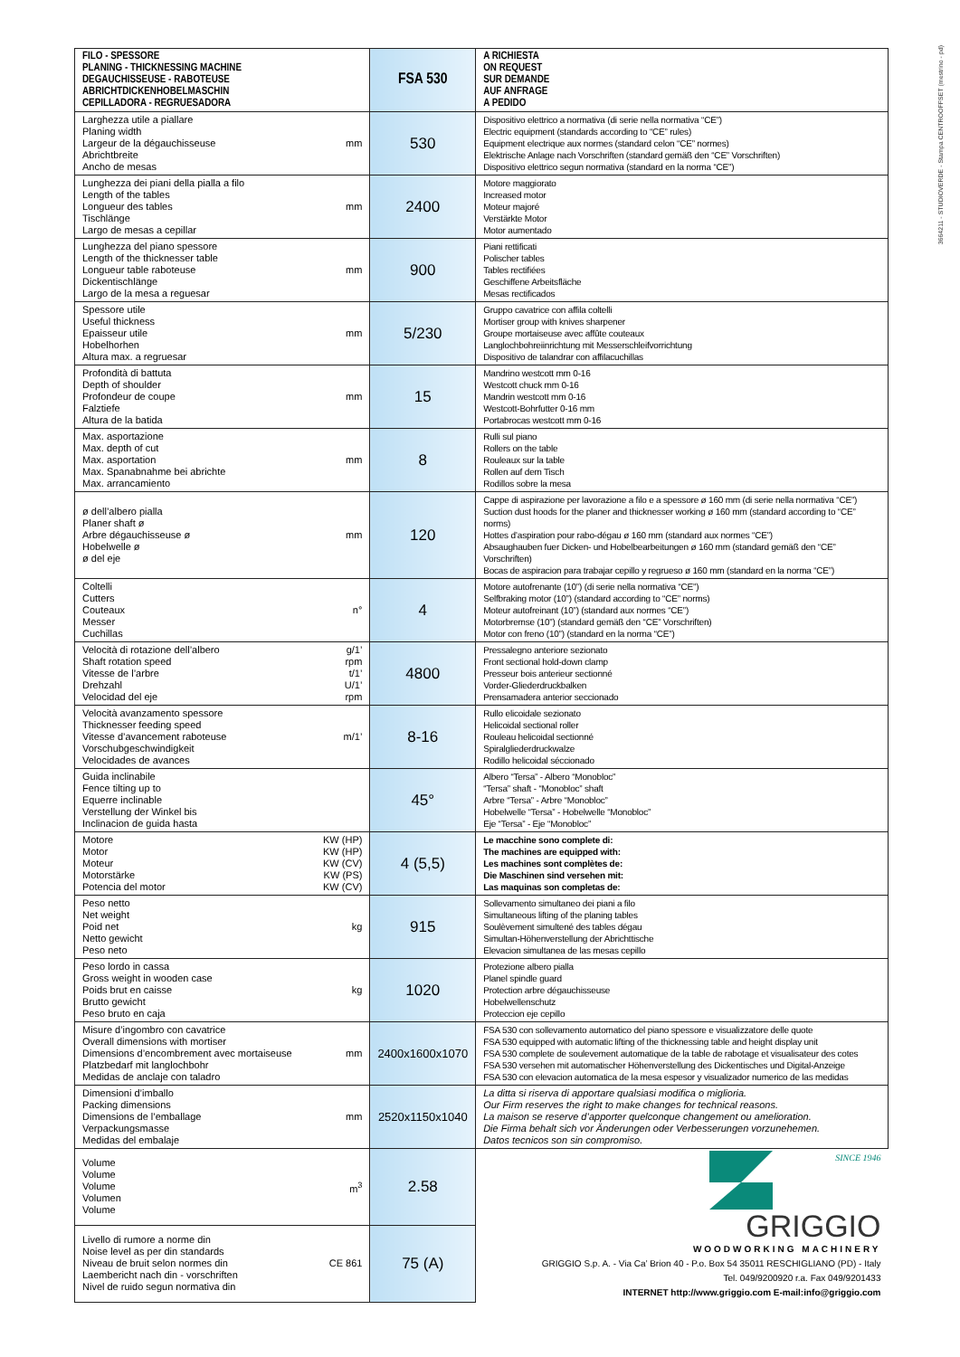3664211 - STUDIOVERDE - Stampa CENTROOFFSET (mestrino - pd)
| FILO - SPESSORE PLANING - THICKNESSING MACHINE DEGAUCHISSEUSE - RABOTEUSE ABRICHTDICKENHOBELMASCHIN CEPILLADORA - REGRUESADORA | | FSA 530 | A RICHIESTA ON REQUEST SUR DEMANDE AUF ANFRAGE A PEDIDO |
| --- | --- | --- | --- |
| Larghezza utile a piallare Planing width Largeur de la dégauchisseuse Abrichtbreite Ancho de mesas | mm | 530 | Dispositivo elettrico a normativa (di serie nella normativa “CE”) Electric equipment (standards according to “CE” rules) Equipment electrique aux normes (standard celon “CE” normes) Elektrische Anlage nach Vorschriften (standard gemäß den “CE” Vorschriften) Dispositivo elettrico segun normativa (standard en la norma “CE”) |
| Lunghezza dei piani della pialla a filo Length of the tables Longueur des tables Tischlänge Largo de mesas a cepillar | mm | 2400 | Motore maggiorato Increased motor Moteur majoré Verstärkte Motor Motor aumentado |
| Lunghezza del piano spessore Length of the thicknesser table Longueur table raboteuse Dickentischlänge Largo de la mesa a reguesar | mm | 900 | Piani rettificati Polischer tables Tables rectifiées Geschiffene Arbeitsfläche Mesas rectificados |
| Spessore utile Useful thickness Epaisseur utile Hobelhorhen Altura max. a regruesar | mm | 5/230 | Gruppo cavatrice con affila coltelli Mortiser group with knives sharpener Groupe mortaiseuse avec affûte couteaux Langlochbohreiinrichtung mit Messerschleifvorrichtung Dispositivo de talandrar con affilacuchillas |
| Profondità di battuta Depth of shoulder Profondeur de coupe Falztiefe Altura de la batida | mm | 15 | Mandrino westcott mm 0-16 Westcott chuck mm 0-16 Mandrin westcott mm 0-16 Westcott-Bohrfutter 0-16 mm Portabrocas westcott mm 0-16 |
| Max. asportazione Max. depth of cut Max. asportation Max. Spanabnahme bei abrichte Max. arrancamiento | mm | 8 | Rulli sul piano Rollers on the table Rouleaux sur la table Rollen auf dem Tisch Rodillos sobre la mesa |
| ø dell’albero pialla Planer shaft ø Arbre dégauchisseuse ø Hobelwelle ø ø del eje | mm | 120 | Cappe di aspirazione per lavorazione a filo e a spessore ø 160 mm (di serie nella normativa “CE”) Suction dust hoods for the planer and thicknesser working ø 160 mm (standard according to “CE” norms) Hottes d’aspiration pour rabo-dégau ø 160 mm (standard aux normes “CE”) Absaughauben fuer Dicken- und Hobelbearbeitungen ø 160 mm (standard gemäß den “CE” Vorschriften) Bocas de aspiracion para trabajar cepillo y regrueso ø 160 mm (standard en la norma “CE”) |
| Coltelli Cutters Couteaux Messer Cuchillas | n° | 4 | Motore autofrenante (10”) (di serie nella normativa “CE”) Selfbraking motor (10”) (standard according to “CE” norms) Moteur autofreinant (10”) (standard aux normes “CE”) Motorbremse (10”) (standard gemäß den “CE” Vorschriften) Motor con freno (10”) (standard en la norma “CE”) |
| Velocità di rotazione dell’albero Shaft rotation speed Vitesse de l’arbre Drehzahl Velocidad del eje | g/1’ rpm t/1’ U/1’ rpm | 4800 | Pressalegno anteriore sezionato Front sectional hold-down clamp Presseur bois anterieur sectionné Vorder-Gliederdruckbalken Prensamadera anterior seccionado |
| Velocità avanzamento spessore Thicknesser feeding speed Vitesse d’avancement raboteuse Vorschubgeschwindigkeit Velocidades de avances | m/1’ | 8-16 | Rullo elicoidale sezionato Helicoidal sectional roller Rouleau helicoidal sectionné Spiralgliederdruckwalze Rodillo helicoidal séccionado |
| Guida inclinabile Fence tilting up to Equerre inclinable Verstellung der Winkel bis Inclinacion de guida hasta | | 45° | Albero “Tersa” - Albero “Monobloc” “Tersa” shaft - “Monobloc” shaft Arbre “Tersa” - Arbre “Monobloc” Hobelwelle “Tersa” - Hobelwelle “Monobloc” Eje “Tersa” - Eje “Monobloc” |
| Motore Motor Moteur Motorstärke Potencia del motor | KW (HP) KW (HP) KW (CV) KW (PS) KW (CV) | 4 (5,5) | Le macchine sono complete di: The machines are equipped with: Les machines sont complètes de: Die Maschinen sind versehen mit: Las maquinas son completas de: |
| Peso netto Net weight Poid net Netto gewicht Peso neto | kg | 915 | Sollevamento simultaneo dei piani a filo Simultaneous lifting of the planing tables Soulèvement simultené des tables dégau Simultan-Höhenverstellung der Abrichttische Elevacion simultanea de las mesas cepillo |
| Peso lordo in cassa Gross weight in wooden case Poids brut en caisse Brutto gewicht Peso bruto en caja | kg | 1020 | Protezione albero pialla Planel spindle guard Protection arbre dégauchisseuse Hobelwellenschutz Proteccion eje cepillo |
| Misure d’ingombro con cavatrice Overall dimensions with mortiser Dimensions d’encombrement avec mortaiseuse Platzbedarf mit langlochbohr Medidas de anclaje con taladro | mm | 2400x1600x1070 | FSA 530 con sollevamento automatico del piano spessore e visualizzatore delle quote FSA 530 equipped with automatic lifting of the thicknessing table and height display unit FSA 530 complete de soulevement automatique de la table de rabotage et visualisateur des cotes FSA 530 versehen mit automatischer Höhenverstellung des Dickentisches und Digital-Anzeige FSA 530 con elevacion automatica de la mesa espesor y visualizador numerico de las medidas |
| Dimensioni d’imballo Packing dimensions Dimensions de l’emballage Verpackungsmasse Medidas del embalaje | mm | 2520x1150x1040 | La ditta si riserva di apportare qualsiasi modifica o miglioria. Our Firm reserves the right to make changes for technical reasons. La maison se reserve d’apporter quelconque changement ou amelioration. Die Firma behalt sich vor Änderungen oder Verbesserungen vorzunehemen. Datos tecnicos son sin compromiso. |
| Volume Volume Volume Volumen Volume | m<sup>3</sup> | 2.58 | SINCE 1946 GRIGGIO WOODWORKING MACHINERY GRIGGIO S.p. A. - Via Ca’ Brion 40 - P.o. Box 54 35011 RESCHIGLIANO (PD) - Italy Tel. 049/9200920 r.a. Fax 049/9201433 INTERNET http://www.griggio.com E-mail:info@griggio.com |
| Livello di rumore a norme din Noise level as per din standards Niveau de bruit selon normes din Laembericht nach din - vorschriften Nivel de ruido segun normativa din | CE 861 | 75 (A) | |